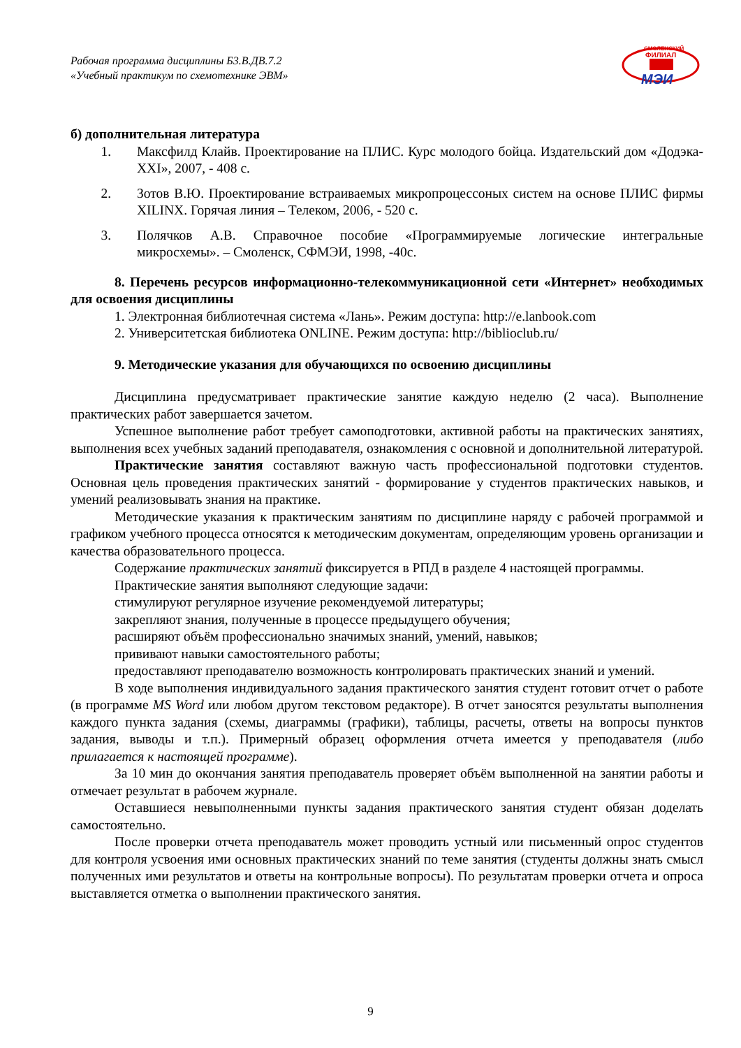Рабочая программа дисциплины Б3.В.ДВ.7.2
«Учебный практикум по схемотехнике ЭВМ»
СМОЛЕНСКИЙ
ФИЛИАЛ
МЭИ
б) дополнительная литература
1. Максфилд Клайв. Проектирование на ПЛИС. Курс молодого бойца. Издательский дом «Додэка-XXI», 2007, - 408 с.
2. Зотов В.Ю. Проектирование встраиваемых микропроцессоных систем на основе ПЛИС фирмы XILINX. Горячая линия – Телеком, 2006, - 520 с.
3. Полячков А.В. Справочное пособие «Программируемые логические интегральные микросхемы». – Смоленск, СФМЭИ, 1998, -40с.
8. Перечень ресурсов информационно-телекоммуникационной сети «Интернет» необходимых для освоения дисциплины
1. Электронная библиотечная система «Лань». Режим доступа: http://e.lanbook.com
2. Университетская библиотека ONLINE. Режим доступа: http://biblioclub.ru/
9. Методические указания для обучающихся по освоению дисциплины
Дисциплина предусматривает практические занятие каждую неделю (2 часа). Выполнение практических работ завершается зачетом.
Успешное выполнение работ требует самоподготовки, активной работы на практических занятиях, выполнения всех учебных заданий преподавателя, ознакомления с основной и дополнительной литературой.
Практические занятия составляют важную часть профессиональной подготовки студентов. Основная цель проведения практических занятий - формирование у студентов практических навыков, и умений реализовывать знания на практике.
Методические указания к практическим занятиям по дисциплине наряду с рабочей программой и графиком учебного процесса относятся к методическим документам, определяющим уровень организации и качества образовательного процесса.
Содержание практических занятий фиксируется в РПД в разделе 4 настоящей программы.
Практические занятия выполняют следующие задачи:
стимулируют регулярное изучение рекомендуемой литературы;
закрепляют знания, полученные в процессе предыдущего обучения;
расширяют объём профессионально значимых знаний, умений, навыков;
прививают навыки самостоятельного работы;
предоставляют преподавателю возможность контролировать практических знаний и умений.
В ходе выполнения индивидуального задания практического занятия студент готовит отчет о работе (в программе MS Word или любом другом текстовом редакторе). В отчет заносятся результаты выполнения каждого пункта задания (схемы, диаграммы (графики), таблицы, расчеты, ответы на вопросы пунктов задания, выводы и т.п.). Примерный образец оформления отчета имеется у преподавателя (либо прилагается к настоящей программе).
За 10 мин до окончания занятия преподаватель проверяет объём выполненной на занятии работы и отмечает результат в рабочем журнале.
Оставшиеся невыполненными пункты задания практического занятия студент обязан доделать самостоятельно.
После проверки отчета преподаватель может проводить устный или письменный опрос студентов для контроля усвоения ими основных практических знаний по теме занятия (студенты должны знать смысл полученных ими результатов и ответы на контрольные вопросы). По результатам проверки отчета и опроса выставляется отметка о выполнении практического занятия.
9